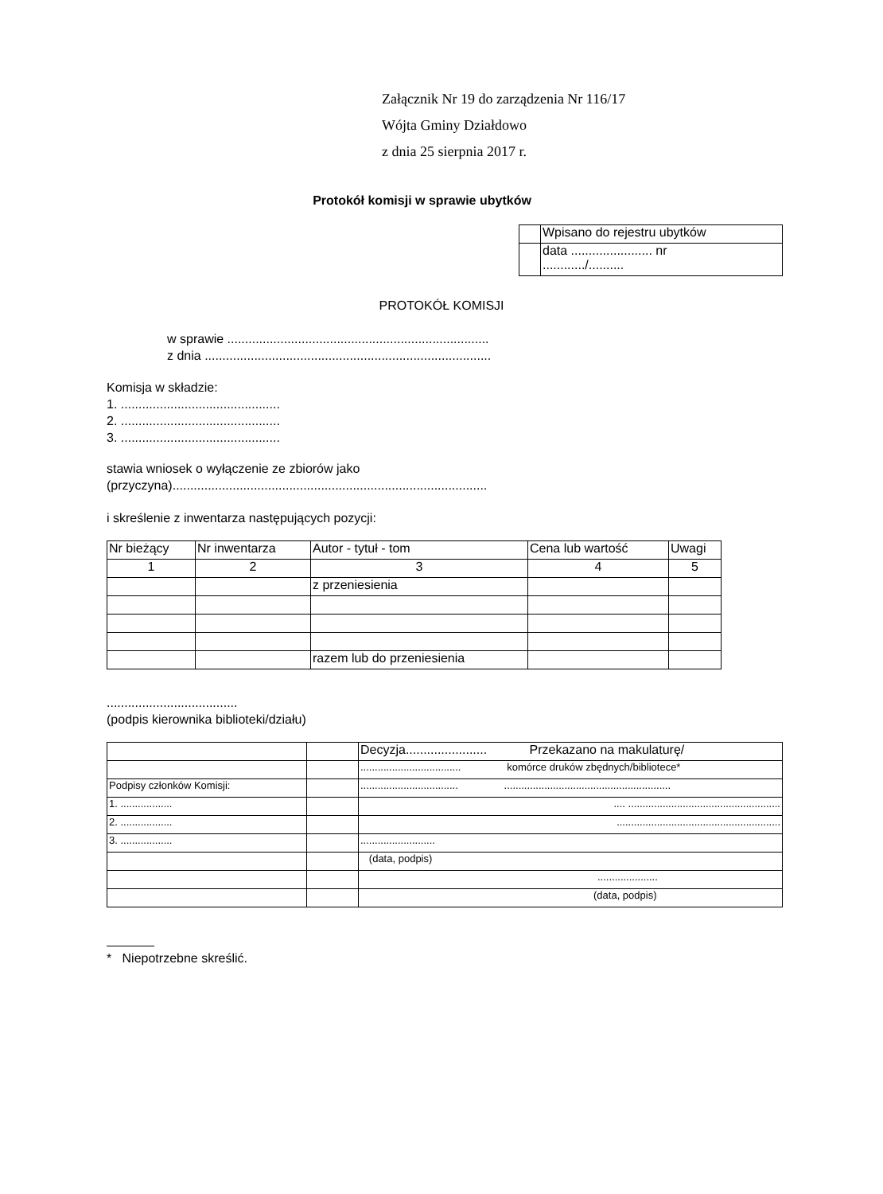Załącznik Nr 19 do zarządzenia Nr 116/17
Wójta Gminy Działdowo
z dnia 25 sierpnia 2017 r.
Protokół komisji w sprawie ubytków
| | Wpisano do rejestru ubytków |
| | data ....................... nr ............/.......... |
PROTOKÓŁ KOMISJI
w sprawie ..........................................................................
z dnia .................................................................................
Komisja w składzie:
1. .............................................
2. .............................................
3. .............................................
stawia wniosek o wyłączenie ze zbiorów jako
(przyczyna).........................................................................................
i skreślenie z inwentarza następujących pozycji:
| Nr bieżący | Nr inwentarza | Autor - tytuł - tom | Cena lub wartość | Uwagi |
| 1 | 2 | 3 | 4 | 5 |
| | | z przeniesienia | | |
| | | razem lub do przeniesienia | | |
.....................................
(podpis kierownika biblioteki/działu)
| | | Decyzja....................... Przekazano na makulaturę/ |
| | | ................................... komórce druków zbędnych/bibliotece* |
| Podpisy członków Komisji: | | .................................. .......................................................... |
| 1. .................. | | .... ..................................................... |
| 2. .................. | | ......................................................... |
| 3. .................. | | .......................... |
| | | (data, podpis) |
| | | ..................... |
| | | (data, podpis) |
* Niepotrzebne skreślić.